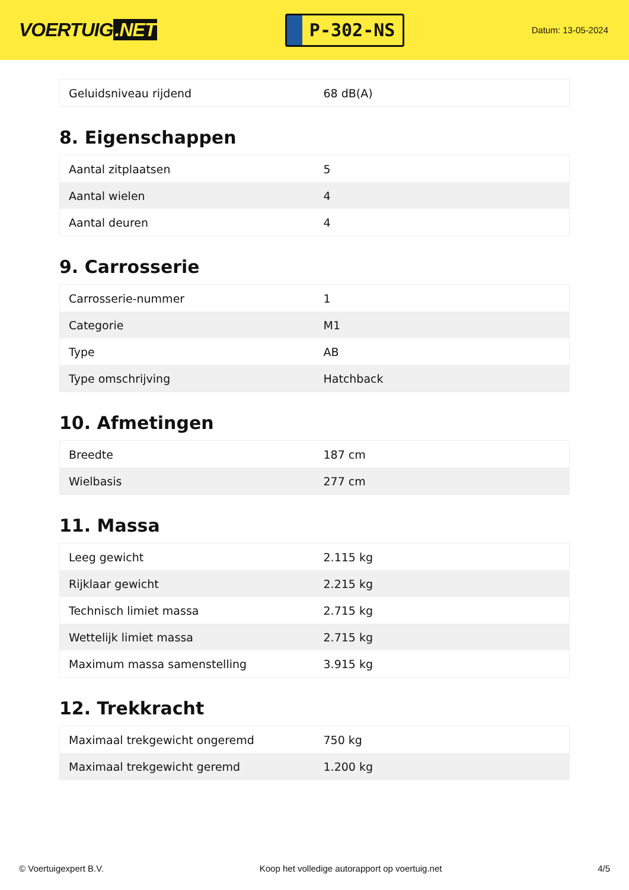VOERTUIG.NET
P-302-NS
Datum: 13-05-2024
| Geluidsniveau rijdend | 68 dB(A) |
8. Eigenschappen
| Aantal zitplaatsen | 5 |
| Aantal wielen | 4 |
| Aantal deuren | 4 |
9. Carrosserie
| Carrosserie-nummer | 1 |
| Categorie | M1 |
| Type | AB |
| Type omschrijving | Hatchback |
10. Afmetingen
| Breedte | 187 cm |
| Wielbasis | 277 cm |
11. Massa
| Leeg gewicht | 2.115 kg |
| Rijklaar gewicht | 2.215 kg |
| Technisch limiet massa | 2.715 kg |
| Wettelijk limiet massa | 2.715 kg |
| Maximum massa samenstelling | 3.915 kg |
12. Trekkracht
| Maximaal trekgewicht ongeremd | 750 kg |
| Maximaal trekgewicht geremd | 1.200 kg |
© Voertuigexpert B.V. Koop het volledige autorapport op voertuig.net 4/5